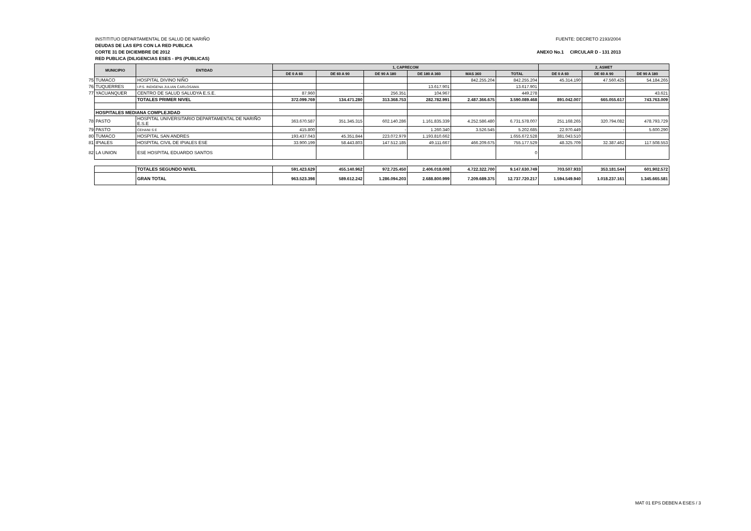FUENTE: DECRETO 2193/2004 INSTITITUO DEPARTAMENTAL DE SALUD DE NARIÑO
DEUDAS DE LAS EPS CON LA RED PUBLICA
ANEXO No.1 CIRCULAR D - 131 2013 CORTE 31 DE DICIEMBRE DE 2012
RED PUBLICA (DILIGENCIAS ESES - IPS (PUBLICAS)
| | MUNICIPIO | ENTIDAD | 1, CAPRECOM | | | | | | 2, ASMET | | |
| | | | DE 0 A 60 | DE 60 A 90 | DE 90 A 180 | DE 180 A 360 | MAS 360 | TOTAL | DE 0 A 60 | DE 60 A 90 | DE 90 A 180 |
| 75 | TUMACO | HOSPITAL DIVINO NIÑO | | | | | 842.255.204 | 842.255.204 | 45.314.190 | 47.560.425 | 54.184.265 |
| 76 | TUQUERRES | I.P.S. INDIGENA JULIAN CARLOSAMA | | | | 13.617.901 | | 13.617.901 | | | |
| 77 | YACUANQUER | CENTRO DE SALUD SALUDYA E.S.E. | 87.960 | - | 256.351 | 104.967 | | 449.278 | | | 43.621 |
| | | TOTALES PRIMER NIVEL | 372.099.769 | 134.471.280 | 313.368.753 | 282.782.991 | 2.487.366.675 | 3.590.089.468 | 891.042.007 | 665.055.617 | 743.763.009 |
| | HOSPITALES MEDIANA COMPLEJIDAD | | | | | | | | | | |
| 78 | PASTO | HOSPITAL UNIVERSITARIO DEPARTAMENTAL DE NARIÑO E.S.E | 363.670.587 | 351.345.315 | 602.140.286 | 1.161.835.339 | 4.252.586.480 | 6.731.578.007 | 251.168.265 | 320.794.082 | 478.793.729 |
| 79 | PASTO | CEHANI S E | 415.800 | - | - | 1.260.340 | 3.526.545 | 5.202.685 | 22.970.449 | - | 5.600.290 |
| 80 | TUMACO | HOSPITAL SAN ANDRES | 193.437.043 | 45.351.844 | 223.072.979 | 1.193.810.662 | | 1.655.672.528 | 381.043.510 | | |
| 81 | IPIALES | HOSPITAL CIVIL DE IPIALES ESE | 33.900.199 | 58.443.803 | 147.512.185 | 49.111.667 | 466.209.675 | 755.177.529 | 48.325.709 | 32.387.462 | 117.508.553 |
| 82 | LA UNION | ESE HOSPITAL EDUARDO SANTOS | | | | | | 0 | | | |
| | | TOTALES SEGUNDO NIVEL | 591.423.629 | 455.140.962 | 972.725.450 | 2.406.018.008 | 4.722.322.700 | 9.147.630.749 | 703.507.933 | 353.181.544 | 601.902.572 |
| | | GRAN TOTAL | 963.523.398 | 589.612.242 | 1.286.094.203 | 2.688.800.999 | 7.209.689.375 | 12.737.720.217 | 1.594.549.940 | 1.018.237.161 | 1.345.665.581 |
MAT 01 EPS DEBEN A ESES / 3